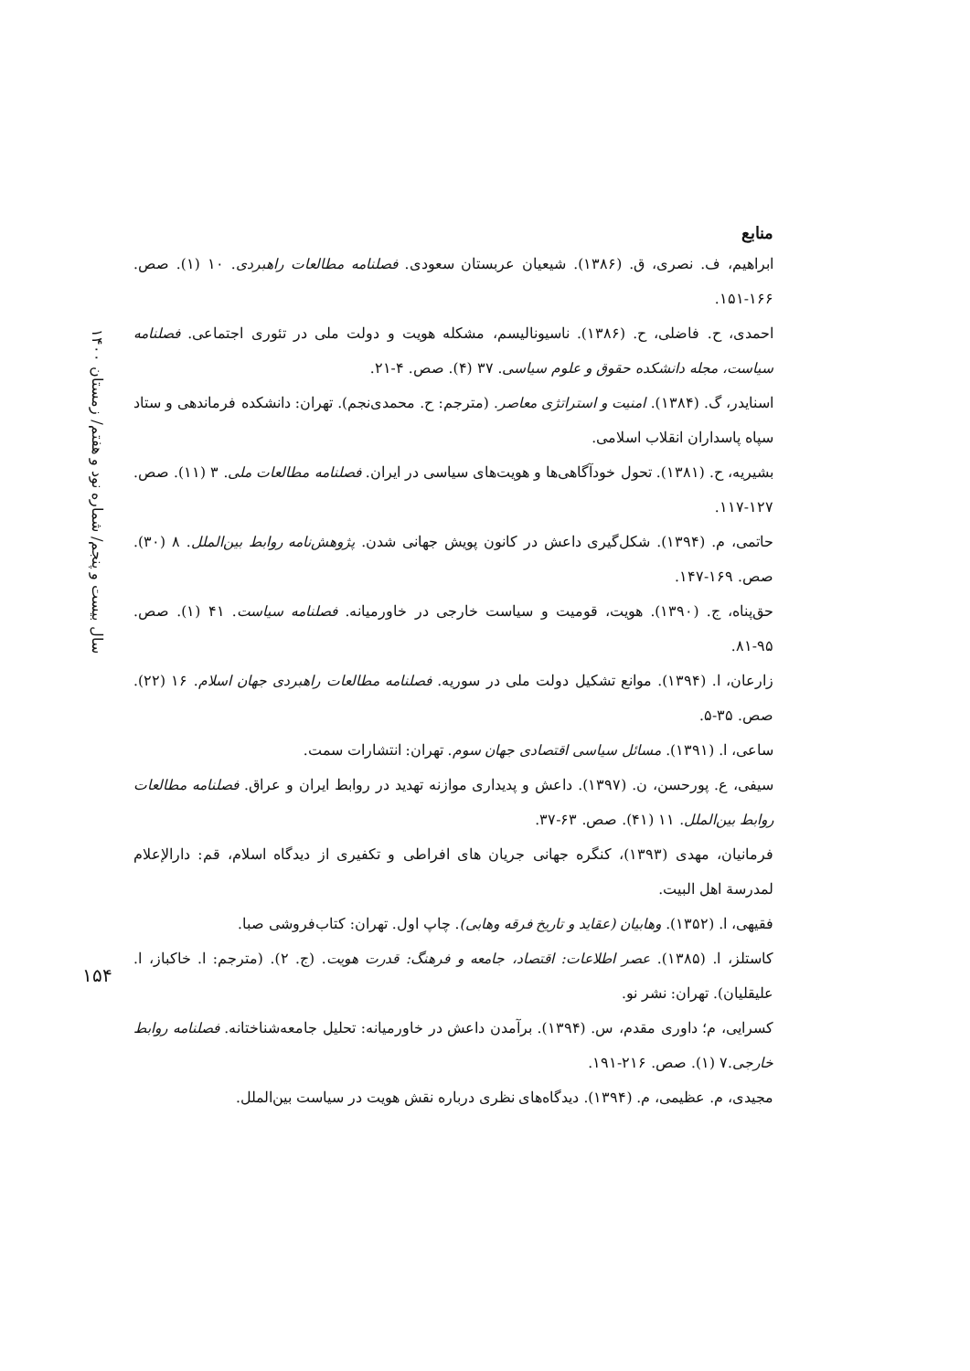منابع
ابراهیم، ف. نصری، ق. (۱۳۸۶). شیعیان عربستان سعودی. فصلنامه مطالعات راهبردی. ۱۰ (۱). صص. ۱۶۶-۱۵۱.
احمدی، ح. فاضلی، ح. (۱۳۸۶). ناسیونالیسم، مشکله هویت و دولت ملی در تئوری اجتماعی. فصلنامه سیاست، مجله دانشکده حقوق و علوم سیاسی. ۳۷ (۴). صص. ۴-۲۱.
اسنایدر، گ. (۱۳۸۴). امنیت و استراتژی معاصر. (مترجم: ح. محمدی‌نجم). تهران: دانشکده فرماندهی و ستاد سپاه پاسداران انقلاب اسلامی.
بشیریه، ح. (۱۳۸۱). تحول خودآگاهی‌ها و هویت‌های سیاسی در ایران. فصلنامه مطالعات ملی. ۳ (۱۱). صص. ۱۲۷-۱۱۷.
حاتمی، م. (۱۳۹۴). شکل‌گیری داعش در کانون پویش جهانی شدن. پژوهش‌نامه روابط بین‌الملل. ۸ (۳۰). صص. ۱۶۹-۱۴۷.
حق‌پناه، ج. (۱۳۹۰). هویت، قومیت و سیاست خارجی در خاورمیانه. فصلنامه سیاست. ۴۱ (۱). صص. ۹۵-۸۱.
زارعان، ا. (۱۳۹۴). موانع تشکیل دولت ملی در سوریه. فصلنامه مطالعات راهبردی جهان اسلام. ۱۶ (۲۲). صص. ۳۵-۵.
ساعی، ا. (۱۳۹۱). مسائل سیاسی اقتصادی جهان سوم. تهران: انتشارات سمت.
سیفی، ع. پورحسن، ن. (۱۳۹۷). داعش و پدیداری موازنه تهدید در روابط ایران و عراق. فصلنامه مطالعات روابط بین‌الملل. ۱۱ (۴۱). صص. ۶۳-۳۷.
فرمانیان، مهدی (۱۳۹۳)، کنگره جهانی جریان های افراطی و تکفیری از دیدگاه اسلام، قم: دارالإعلام لمدرسة اهل البیت.
فقیهی، ا. (۱۳۵۲). وهابیان (عقاید و تاریخ فرقه وهابی). چاپ اول. تهران: کتاب‌فروشی صبا.
کاستلز، ا. (۱۳۸۵). عصر اطلاعات: اقتصاد، جامعه و فرهنگ: قدرت هویت. (ج. ۲). (مترجم: ا. خاکباز، ا. علیقلیان). تهران: نشر نو.
کسرایی، م؛ داوری مقدم، س. (۱۳۹۴). برآمدن داعش در خاورمیانه: تحلیل جامعه‌شناختانه. فصلنامه روابط خارجی.۷ (۱). صص. ۲۱۶-۱۹۱.
مجیدی، م. عظیمی، م. (۱۳۹۴). دیدگاه‌های نظری درباره نقش هویت در سیاست بین‌الملل.
سال بیست و پنجم/ شماره نود و هفتم/ زمستان ۱۴۰۰
۱۵۴